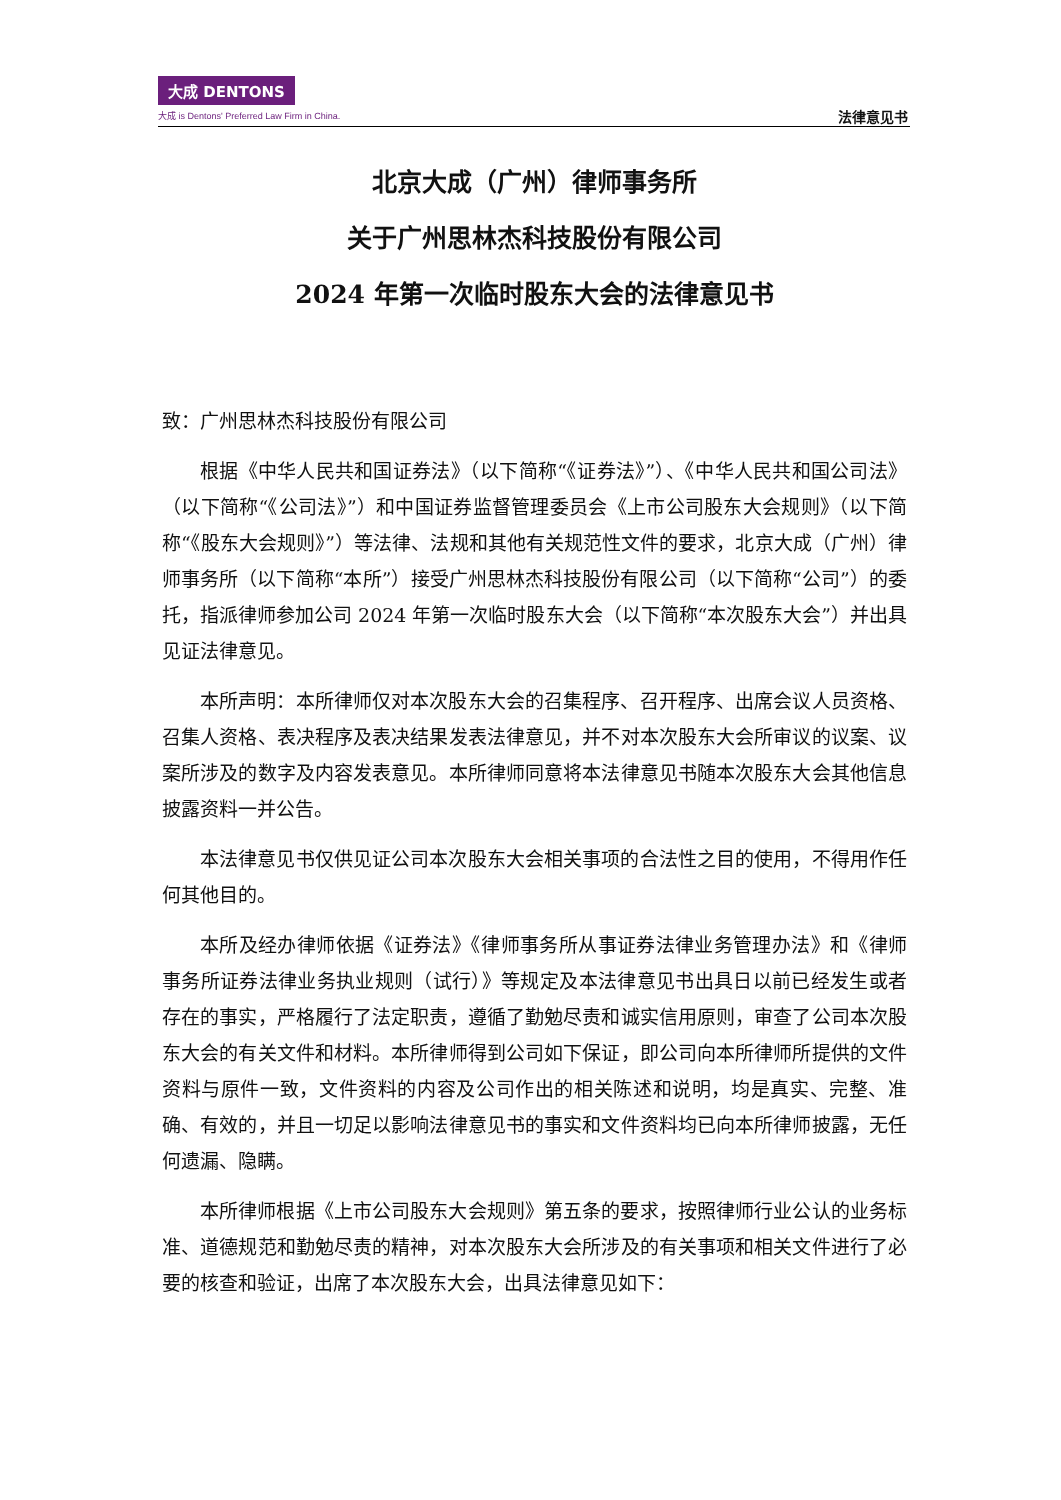大成 DENTONS
大成 is Dentons' Preferred Law Firm in China.
法律意见书
北京大成（广州）律师事务所
关于广州思林杰科技股份有限公司
2024 年第一次临时股东大会的法律意见书
致：广州思林杰科技股份有限公司
根据《中华人民共和国证券法》（以下简称“《证券法》”）、《中华人民共和国公司法》（以下简称“《公司法》”）和中国证券监督管理委员会《上市公司股东大会规则》（以下简称“《股东大会规则》”）等法律、法规和其他有关规范性文件的要求，北京大成（广州）律师事务所（以下简称“本所”）接受广州思林杰科技股份有限公司（以下简称“公司”）的委托，指派律师参加公司 2024 年第一次临时股东大会（以下简称“本次股东大会”）并出具见证法律意见。
本所声明：本所律师仅对本次股东大会的召集程序、召开程序、出席会议人员资格、召集人资格、表决程序及表决结果发表法律意见，并不对本次股东大会所审议的议案、议案所涉及的数字及内容发表意见。本所律师同意将本法律意见书随本次股东大会其他信息披露资料一并公告。
本法律意见书仅供见证公司本次股东大会相关事项的合法性之目的使用，不得用作任何其他目的。
本所及经办律师依据《证券法》《律师事务所从事证券法律业务管理办法》和《律师事务所证券法律业务执业规则（试行）》等规定及本法律意见书出具日以前已经发生或者存在的事实，严格履行了法定职责，遵循了勤勉尽责和诚实信用原则，审查了公司本次股东大会的有关文件和材料。本所律师得到公司如下保证，即公司向本所律师所提供的文件资料与原件一致，文件资料的内容及公司作出的相关陈述和说明，均是真实、完整、准确、有效的，并且一切足以影响法律意见书的事实和文件资料均已向本所律师披露，无任何遗漏、隐瞒。
本所律师根据《上市公司股东大会规则》第五条的要求，按照律师行业公认的业务标准、道德规范和勤勉尽责的精神，对本次股东大会所涉及的有关事项和相关文件进行了必要的核查和验证，出席了本次股东大会，出具法律意见如下：